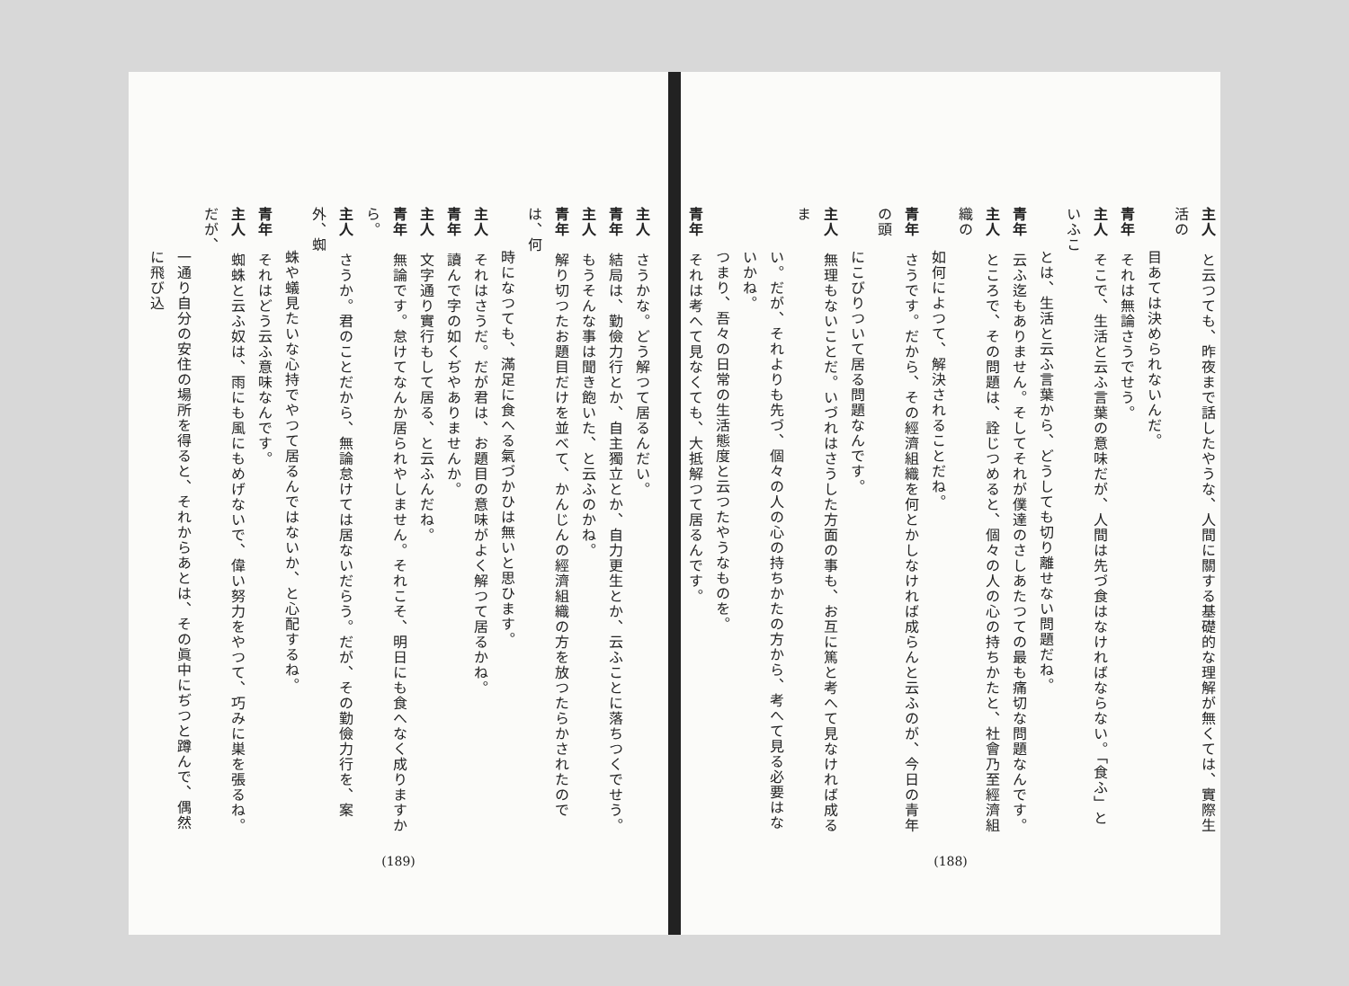主人　と云つても、昨夜まで話したやうな、人間に關する基礎的な理解が無くては、實際生活の
目あては決められないんだ。
青年　それは無論さうでせう。
主人　そこで、生活と云ふ言葉の意味だが、人間は先づ食はなければならない。「食ふ」といふこ
とは、生活と云ふ言葉から、どうしても切り離せない問題だね。
青年　云ふ迄もありません。そしてそれが僕達のさしあたつての最も痛切な問題なんです。
主人　ところで、その問題は、詮じつめると、個々の人の心の持ちかたと、社會乃至經濟組織の
如何によつて、解決されることだね。
青年　さうです。だから、その經濟組織を何とかしなければ成らんと云ふのが、今日の青年の頭
にこびりついて居る問題なんです。
主人　無理もないことだ。いづれはさうした方面の事も、お互に篤と考へて見なければ成るま
い。だが、それよりも先づ、個々の人の心の持ちかたの方から、考へて見る必要はないかね。
つまり、吾々の日常の生活態度と云つたやうなものを。
青年　それは考へて見なくても、大抵解つて居るんです。
(188)
主人　さうかな。どう解つて居るんだい。
青年　結局は、勤儉力行とか、自主獨立とか、自力更生とか、云ふことに落ちつくでせう。
主人　もうそんな事は聞き飽いた、と云ふのかね。
青年　解り切つたお題目だけを並べて、かんじんの經濟組織の方を放つたらかされたのでは、何
時になつても、滿足に食へる氣づかひは無いと思ひます。
主人　それはさうだ。だが君は、お題目の意味がよく解つて居るかね。
青年　讀んで字の如くぢやありませんか。
主人　文字通り實行もして居る、と云ふんだね。
青年　無論です。怠けてなんか居られやしません。それこそ、明日にも食へなく成りますから。
主人　さうか。君のことだから、無論怠けては居ないだらう。だが、その勤儉力行を、案外、蜘
蛛や蟻見たいな心持でやつて居るんではないか、と心配するね。
青年　それはどう云ふ意味なんです。
主人　蜘蛛と云ふ奴は、雨にも風にもめげないで、偉い努力をやつて、巧みに巣を張るね。だが、
一通り自分の安住の場所を得ると、それからあとは、その眞中にぢつと蹲んで、偶然に飛び込
(189)